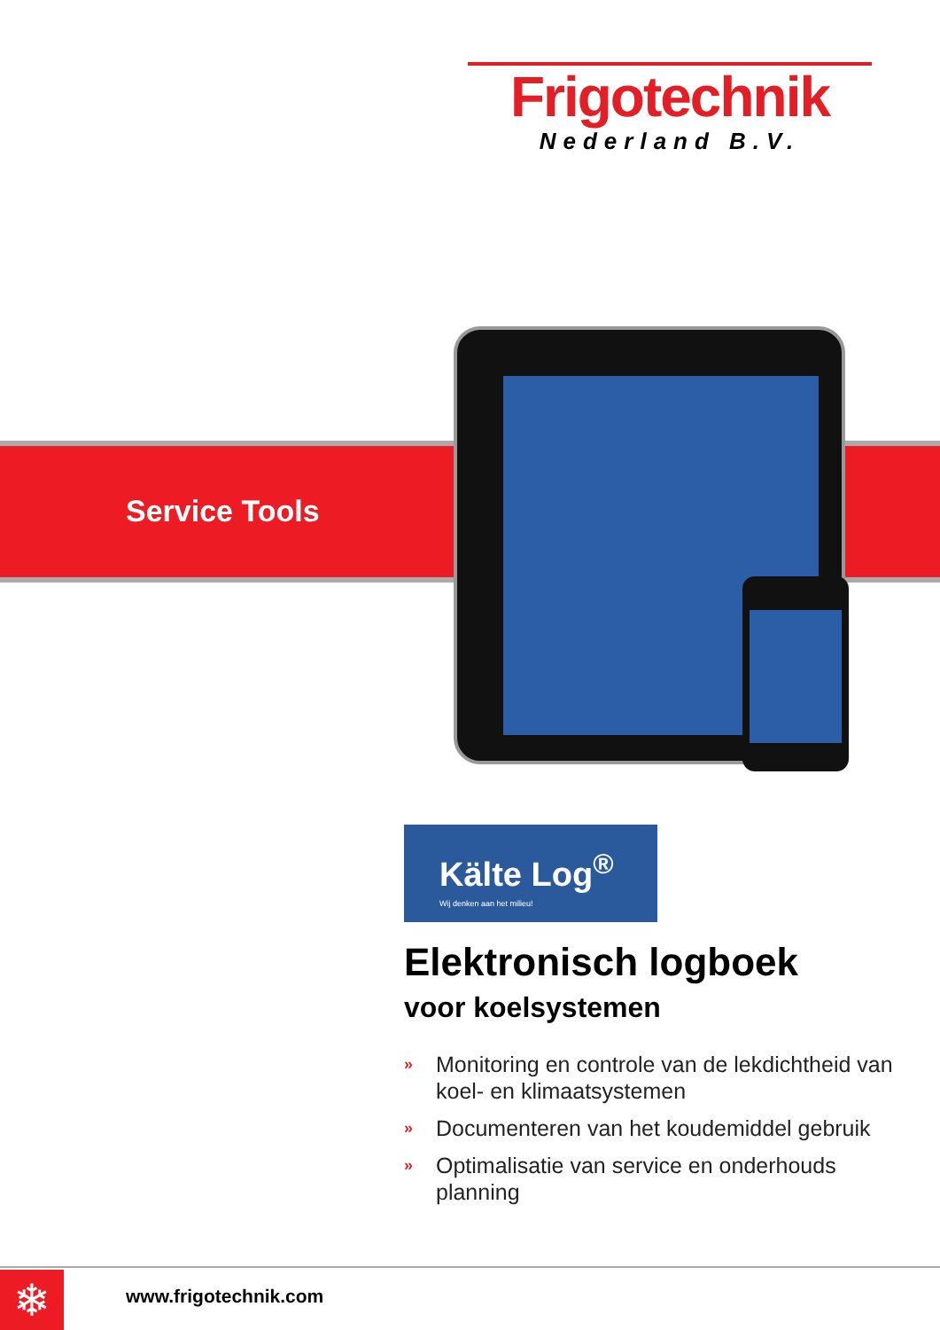Frigotechnik
Nederland B.V.
Service Tools
Kälte Log<sup>®</sup>
Wij denken aan het milieu!
Elektronisch logboek
voor koelsystemen
» Monitoring en controle van de lekdichtheid van koel- en klimaatsystemen
» Documenteren van het koudemiddel gebruik
» Optimalisatie van service en onderhouds planning
❄ www.frigotechnik.com